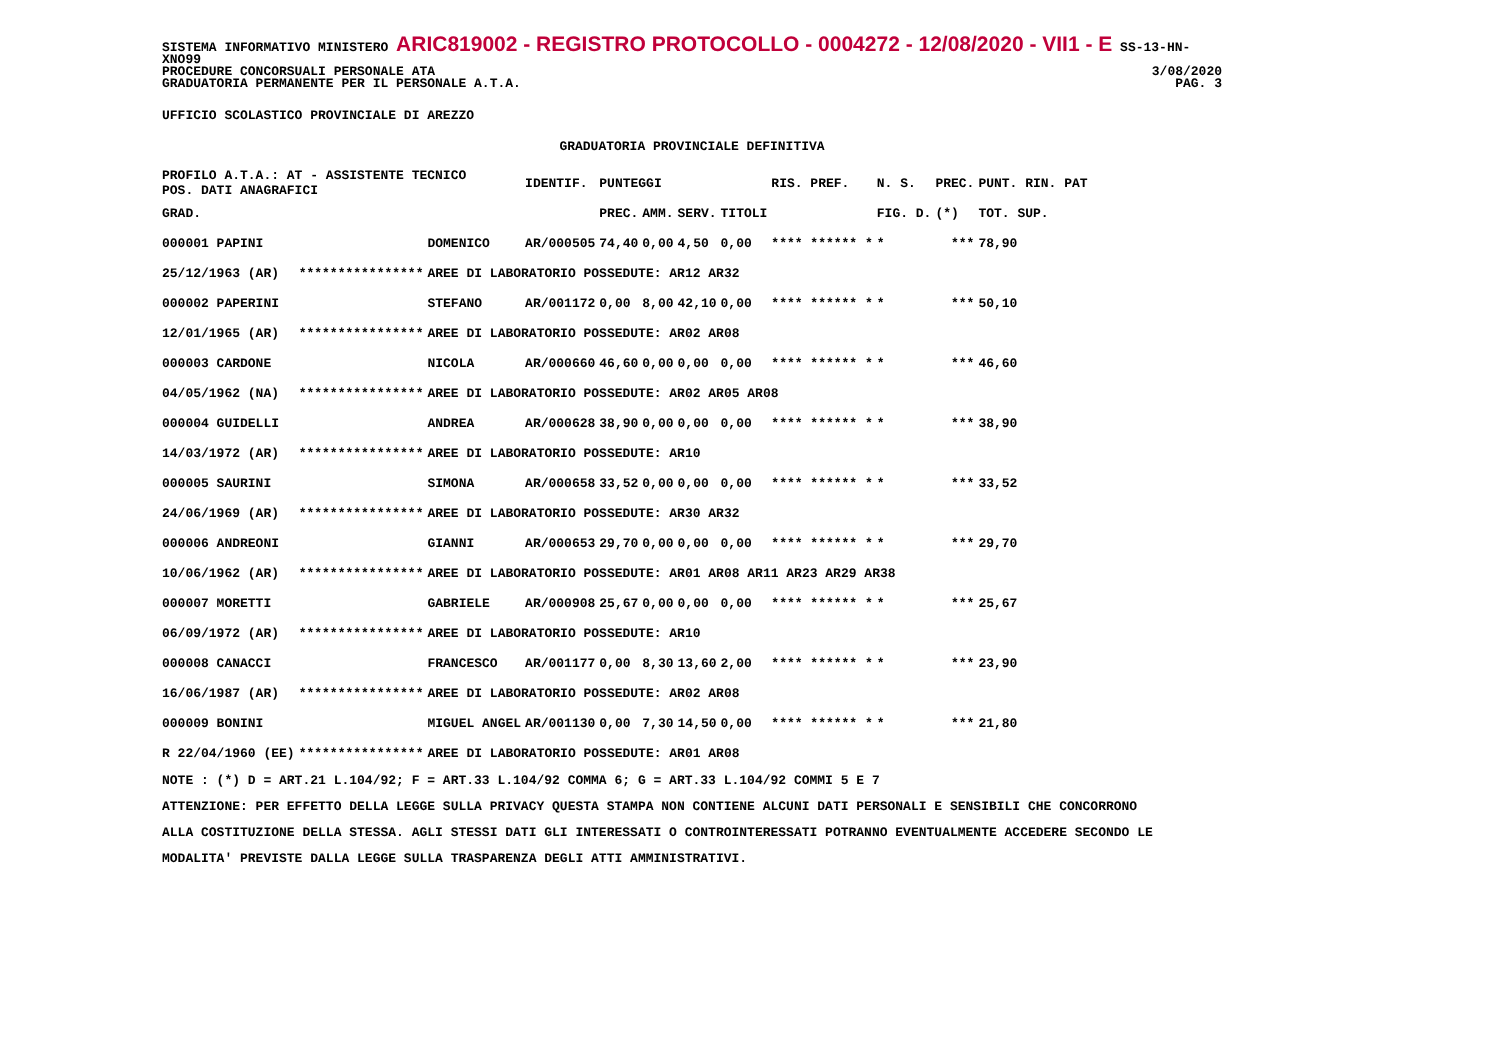SISTEMA INFORMATIVO MINISTERO ARIC819002 - REGISTRO PROTOCOLLO - 0004272 - 12/08/2020 - VII1 - E SS-13-HN-XNO99
PROCEDURE CONCORSUALI PERSONALE ATA 3/08/2020
GRADUATORIA PERMANENTE PER IL PERSONALE A.T.A. PAG. 3
UFFICIO SCOLASTICO PROVINCIALE DI AREZZO
GRADUATORIA PROVINCIALE DEFINITIVA
| PROFILO A.T.A.: AT - ASSISTENTE TECNICO POS. DATI ANAGRAFICI | | | IDENTIF. | PUNTEGGI | | | | RIS. PREF. | N. S. | PREC. | PUNT. RIN. PAT |
| --- | --- | --- | --- | --- | --- | --- | --- | --- | --- | --- | --- |
| GRAD. | | | | PREC. | AMM. | SERV. | TITOLI | | FIG. D. | (*) | TOT. SUP. |
| 000001 PAPINI | | DOMENICO | AR/000505 | 74,40 | 0,00 | 4,50 | 0,00 | **** ****** * | * | *** | 78,90 |
| 25/12/1963 (AR) | **************** | AREE DI LABORATORIO POSSEDUTE: AR12 AR32 | | | | | | | | | |
| 000002 PAPERINI | | STEFANO | AR/001172 | 0,00 | 8,00 | 42,10 | 0,00 | **** ****** * | * | *** | 50,10 |
| 12/01/1965 (AR) | **************** | AREE DI LABORATORIO POSSEDUTE: AR02 AR08 | | | | | | | | | |
| 000003 CARDONE | | NICOLA | AR/000660 | 46,60 | 0,00 | 0,00 | 0,00 | **** ****** * | * | *** | 46,60 |
| 04/05/1962 (NA) | **************** | AREE DI LABORATORIO POSSEDUTE: AR02 AR05 AR08 | | | | | | | | | |
| 000004 GUIDELLI | | ANDREA | AR/000628 | 38,90 | 0,00 | 0,00 | 0,00 | **** ****** * | * | *** | 38,90 |
| 14/03/1972 (AR) | **************** | AREE DI LABORATORIO POSSEDUTE: AR10 | | | | | | | | | |
| 000005 SAURINI | | SIMONA | AR/000658 | 33,52 | 0,00 | 0,00 | 0,00 | **** ****** * | * | *** | 33,52 |
| 24/06/1969 (AR) | **************** | AREE DI LABORATORIO POSSEDUTE: AR30 AR32 | | | | | | | | | |
| 000006 ANDREONI | | GIANNI | AR/000653 | 29,70 | 0,00 | 0,00 | 0,00 | **** ****** * | * | *** | 29,70 |
| 10/06/1962 (AR) | **************** | AREE DI LABORATORIO POSSEDUTE: AR01 AR08 AR11 AR23 AR29 AR38 | | | | | | | | | |
| 000007 MORETTI | | GABRIELE | AR/000908 | 25,67 | 0,00 | 0,00 | 0,00 | **** ****** * | * | *** | 25,67 |
| 06/09/1972 (AR) | **************** | AREE DI LABORATORIO POSSEDUTE: AR10 | | | | | | | | | |
| 000008 CANACCI | | FRANCESCO | AR/001177 | 0,00 | 8,30 | 13,60 | 2,00 | **** ****** * | * | *** | 23,90 |
| 16/06/1987 (AR) | **************** | AREE DI LABORATORIO POSSEDUTE: AR02 AR08 | | | | | | | | | |
| 000009 BONINI | | MIGUEL ANGEL | AR/001130 | 0,00 | 7,30 | 14,50 | 0,00 | **** ****** * | * | *** | 21,80 |
| R 22/04/1960 (EE) | **************** | AREE DI LABORATORIO POSSEDUTE: AR01 AR08 | | | | | | | | | |
NOTE : (*) D = ART.21 L.104/92; F = ART.33 L.104/92 COMMA 6; G = ART.33 L.104/92 COMMI 5 E 7
ATTENZIONE: PER EFFETTO DELLA LEGGE SULLA PRIVACY QUESTA STAMPA NON CONTIENE ALCUNI DATI PERSONALI E SENSIBILI CHE CONCORRONO
ALLA COSTITUZIONE DELLA STESSA. AGLI STESSI DATI GLI INTERESSATI O CONTROINTERESSATI POTRANNO EVENTUALMENTE ACCEDERE SECONDO LE
MODALITA' PREVISTE DALLA LEGGE SULLA TRASPARENZA DEGLI ATTI AMMINISTRATIVI.